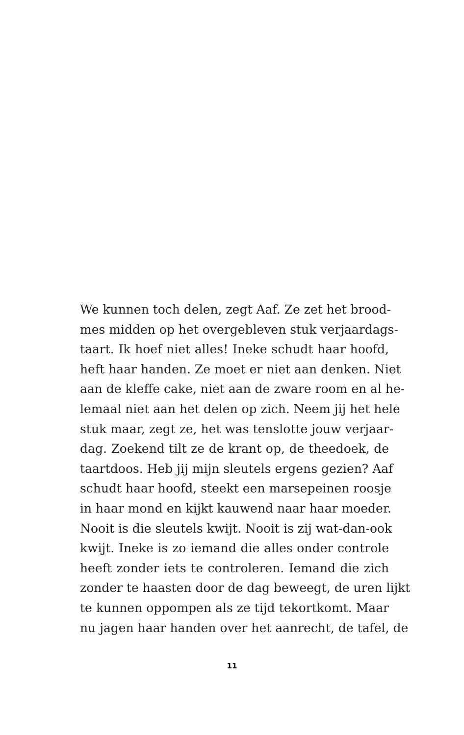We kunnen toch delen, zegt Aaf. Ze zet het brood-
mes midden op het overgebleven stuk verjaardags-
taart. Ik hoef niet alles! Ineke schudt haar hoofd,
heft haar handen. Ze moet er niet aan denken. Niet
aan de kleffe cake, niet aan de zware room en al he-
lemaal niet aan het delen op zich. Neem jij het hele
stuk maar, zegt ze, het was tenslotte jouw verjaar-
dag. Zoekend tilt ze de krant op, de theedoek, de
taartdoos. Heb jij mijn sleutels ergens gezien? Aaf
schudt haar hoofd, steekt een marsepeinen roosje
in haar mond en kijkt kauwend naar haar moeder.
Nooit is die sleutels kwijt. Nooit is zij wat-dan-ook
kwijt. Ineke is zo iemand die alles onder controle
heeft zonder iets te controleren. Iemand die zich
zonder te haasten door de dag beweegt, de uren lijkt
te kunnen oppompen als ze tijd tekortkomt. Maar
nu jagen haar handen over het aanrecht, de tafel, de
11